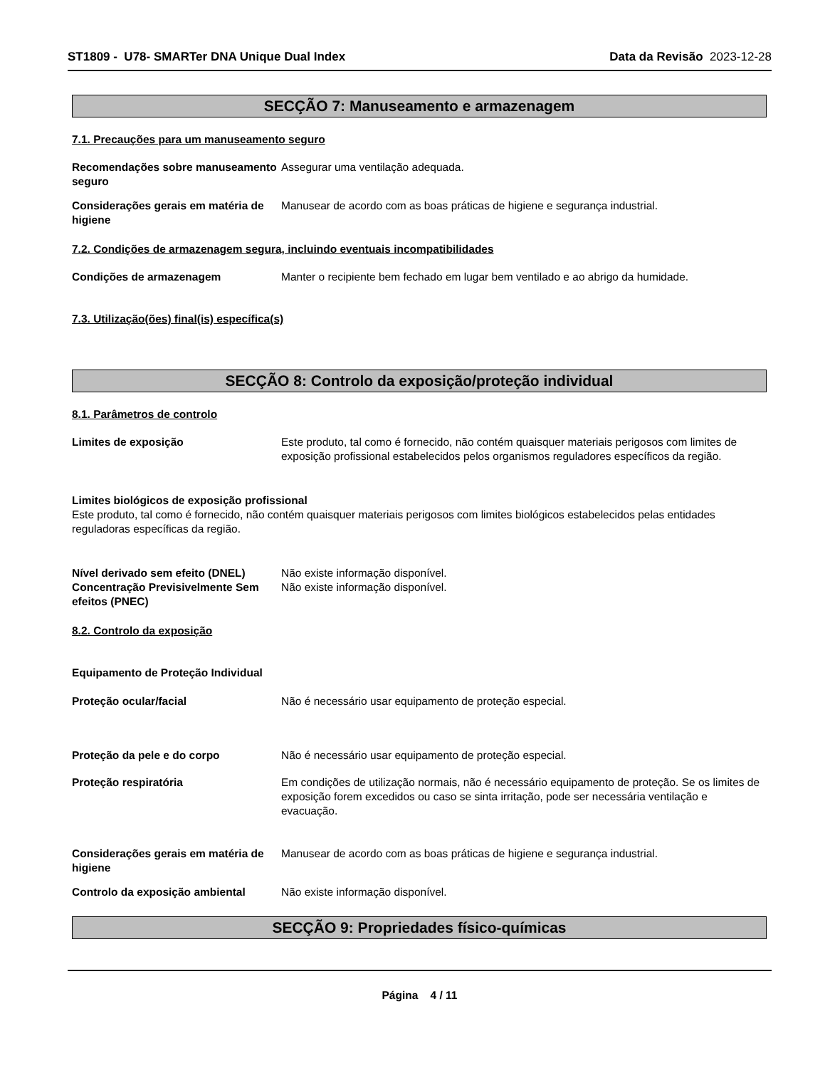ST1809 - U78- SMARTer DNA Unique Dual Index Data da Revisão 2023-12-28
SECÇÃO 7: Manuseamento e armazenagem
7.1. Precauções para um manuseamento seguro
Recomendações sobre manuseamento seguro
Assegurar uma ventilação adequada.
Considerações gerais em matéria de higiene
Manusear de acordo com as boas práticas de higiene e segurança industrial.
7.2. Condições de armazenagem segura, incluindo eventuais incompatibilidades
Condições de armazenagem Manter o recipiente bem fechado em lugar bem ventilado e ao abrigo da humidade.
7.3. Utilização(ões) final(is) específica(s)
SECÇÃO 8: Controlo da exposição/proteção individual
8.1. Parâmetros de controlo
Limites de exposição Este produto, tal como é fornecido, não contém quaisquer materiais perigosos com limites de exposição profissional estabelecidos pelos organismos reguladores específicos da região.
Limites biológicos de exposição profissional
Este produto, tal como é fornecido, não contém quaisquer materiais perigosos com limites biológicos estabelecidos pelas entidades reguladoras específicas da região.
Nível derivado sem efeito (DNEL)
Não existe informação disponível.
Concentração Previsivelmente Sem efeitos (PNEC)
Não existe informação disponível.
8.2. Controlo da exposição
Equipamento de Proteção Individual
Proteção ocular/facial Não é necessário usar equipamento de proteção especial.
Proteção da pele e do corpo Não é necessário usar equipamento de proteção especial.
Proteção respiratória Em condições de utilização normais, não é necessário equipamento de proteção. Se os limites de exposição forem excedidos ou caso se sinta irritação, pode ser necessária ventilação e evacuação.
Considerações gerais em matéria de higiene
Manusear de acordo com as boas práticas de higiene e segurança industrial.
Controlo da exposição ambiental Não existe informação disponível.
SECÇÃO 9: Propriedades físico-químicas
Página 4 / 11